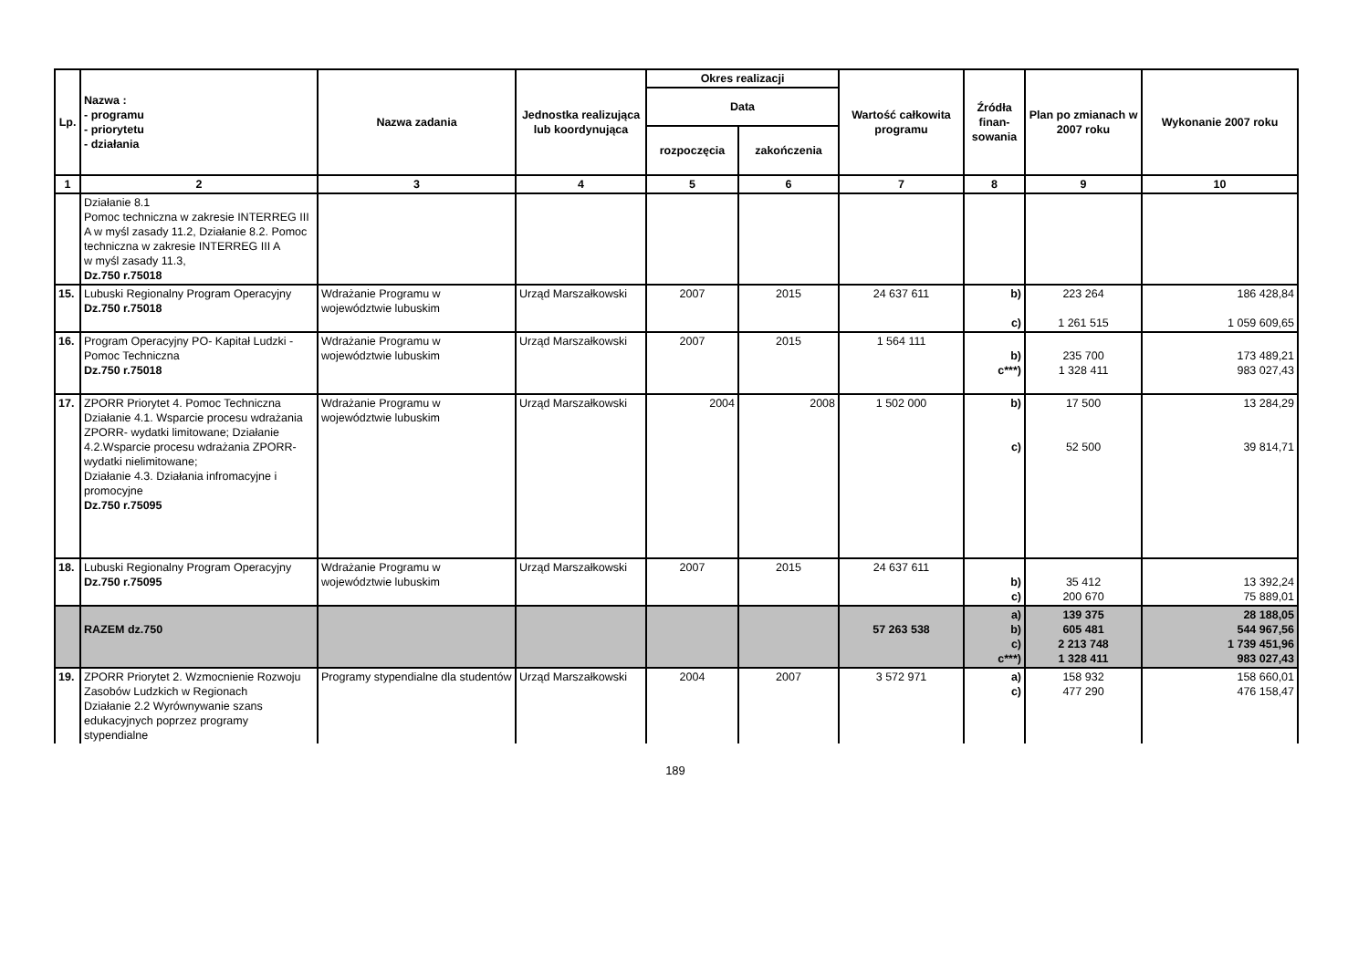| Lp. | Nazwa : - programu - priorytetu - działania | Nazwa zadania | Jednostka realizująca lub koordynująca | Okres realizacji | | Wartość całkowita programu | Źródła finan-sowania | Plan po zmianach w 2007 roku | Wykonanie 2007 roku |
| --- | --- | --- | --- | --- | --- | --- | --- | --- | --- |
| | | | | Data | | | | | |
| | | | | rozpoczęcia | zakończenia | | | | |
| 1 | 2 | 3 | 4 | 5 | 6 | 7 | 8 | 9 | 10 |
| | Działanie 8.1 Pomoc techniczna w zakresie INTERREG III A w myśl zasady 11.2, Działanie 8.2. Pomoc techniczna w zakresie INTERREG III A w myśl zasady 11.3, Dz.750 r.75018 | | | | | | | | |
| 15. | Lubuski Regionalny Program Operacyjny Dz.750 r.75018 | Wdrażanie Programu w województwie lubuskim | Urząd Marszałkowski | 2007 | 2015 | 24 637 611 | b) c) | 223 264 1 261 515 | 186 428,84 1 059 609,65 |
| 16. | Program Operacyjny PO- Kapitał Ludzki - Pomoc Techniczna Dz.750 r.75018 | Wdrażanie Programu w województwie lubuskim | Urząd Marszałkowski | 2007 | 2015 | 1 564 111 | b) c***) | 235 700 1 328 411 | 173 489,21 983 027,43 |
| 17. | ZPORR Priorytet 4. Pomoc Techniczna Działanie 4.1. Wsparcie procesu wdrażania ZPORR- wydatki limitowane; Działanie 4.2.Wsparcie procesu wdrażania ZPORR- wydatki nielimitowane; Działanie 4.3. Działania infromacyjne i promocyjne Dz.750 r.75095 | Wdrażanie Programu w województwie lubuskim | Urząd Marszałkowski | 2004 | 2008 | 1 502 000 | b) c) | 17 500 52 500 | 13 284,29 39 814,71 |
| 18. | Lubuski Regionalny Program Operacyjny Dz.750 r.75095 | Wdrażanie Programu w województwie lubuskim | Urząd Marszałkowski | 2007 | 2015 | 24 637 611 | b) c) | 35 412 200 670 | 13 392,24 75 889,01 |
| | RAZEM dz.750 | | | | | 57 263 538 | a) b) c) c***) | 139 375 605 481 2 213 748 1 328 411 | 28 188,05 544 967,56 1 739 451,96 983 027,43 |
| 19. | ZPORR Priorytet 2. Wzmocnienie Rozwoju Zasobów Ludzkich w Regionach Działanie 2.2 Wyrównywanie szans edukacyjnych poprzez programy stypendialne | Programy stypendialne dla studentów | Urząd Marszałkowski | 2004 | 2007 | 3 572 971 | a) c) | 158 932 477 290 | 158 660,01 476 158,47 |
189